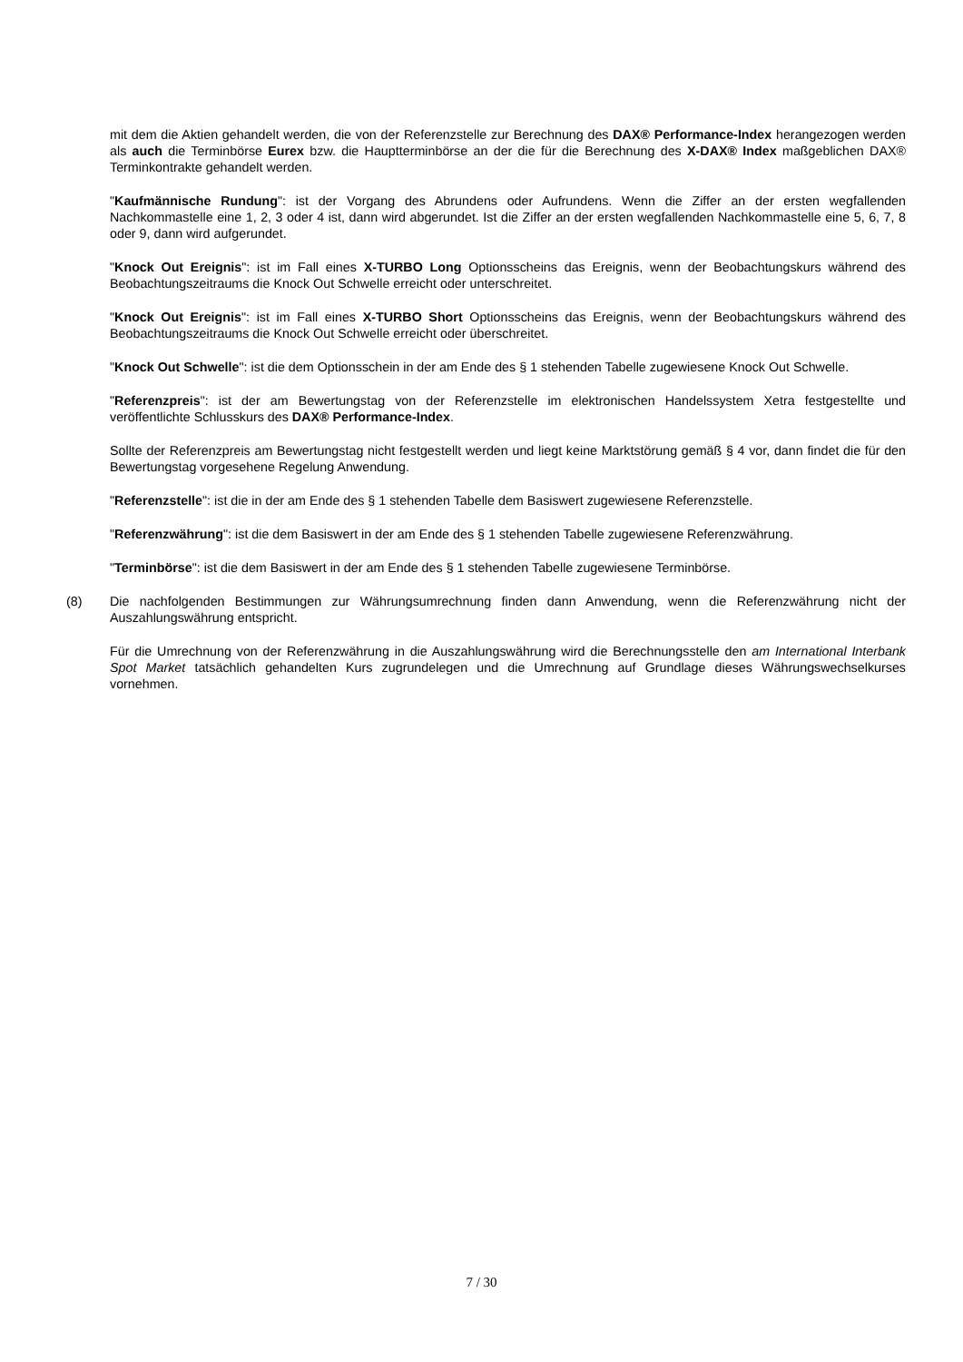mit dem die Aktien gehandelt werden, die von der Referenzstelle zur Berechnung des DAX® Performance-Index herangezogen werden als auch die Terminbörse Eurex bzw. die Haupttermin­börse an der die für die Berechnung des X-DAX® Index maßgeblichen DAX® Terminkontrakte gehandelt werden.
"Kaufmännische Rundung": ist der Vorgang des Abrundens oder Aufrundens. Wenn die Ziffer an der ersten wegfallenden Nachkommastelle eine 1, 2, 3 oder 4 ist, dann wird abgerundet. Ist die Ziffer an der ersten wegfallenden Nachkommastelle eine 5, 6, 7, 8 oder 9, dann wird aufgerundet.
"Knock Out Ereignis": ist im Fall eines X-TURBO Long Optionsscheins das Ereignis, wenn der Beobachtungskurs während des Beobachtungszeitraums die Knock Out Schwelle erreicht oder unterschreitet.
"Knock Out Ereignis": ist im Fall eines X-TURBO Short Optionsscheins das Ereignis, wenn der Beobachtungskurs während des Beobachtungszeitraums die Knock Out Schwelle erreicht oder überschreitet.
"Knock Out Schwelle": ist die dem Optionsschein in der am Ende des § 1 stehenden Tabelle zugewiesene Knock Out Schwelle.
"Referenzpreis": ist der am Bewertungstag von der Referenzstelle im elektronischen Handelssystem Xetra festgestellte und veröffentlichte Schlusskurs des DAX® Performance-Index.
Sollte der Referenzpreis am Bewertungstag nicht festgestellt werden und liegt keine Marktstörung gemäß § 4 vor, dann findet die für den Bewertungstag vorgesehene Regelung Anwendung.
"Referenzstelle": ist die in der am Ende des § 1 stehenden Tabelle dem Basiswert zugewiesene Referenzstelle.
"Referenzwährung": ist die dem Basiswert in der am Ende des § 1 stehenden Tabelle zugewiesene Referenzwährung.
"Terminbörse": ist die dem Basiswert in der am Ende des § 1 stehenden Tabelle zugewiesene Terminbörse.
(8) Die nachfolgenden Bestimmungen zur Währungsumrechnung finden dann Anwendung, wenn die Referenzwährung nicht der Auszahlungswährung entspricht.
Für die Umrechnung von der Referenzwährung in die Auszahlungswährung wird die Berechnungsstelle den am International Interbank Spot Market tatsächlich gehandelten Kurs zugrundelegen und die Umrechnung auf Grundlage dieses Währungswechselkurses vornehmen.
7 / 30